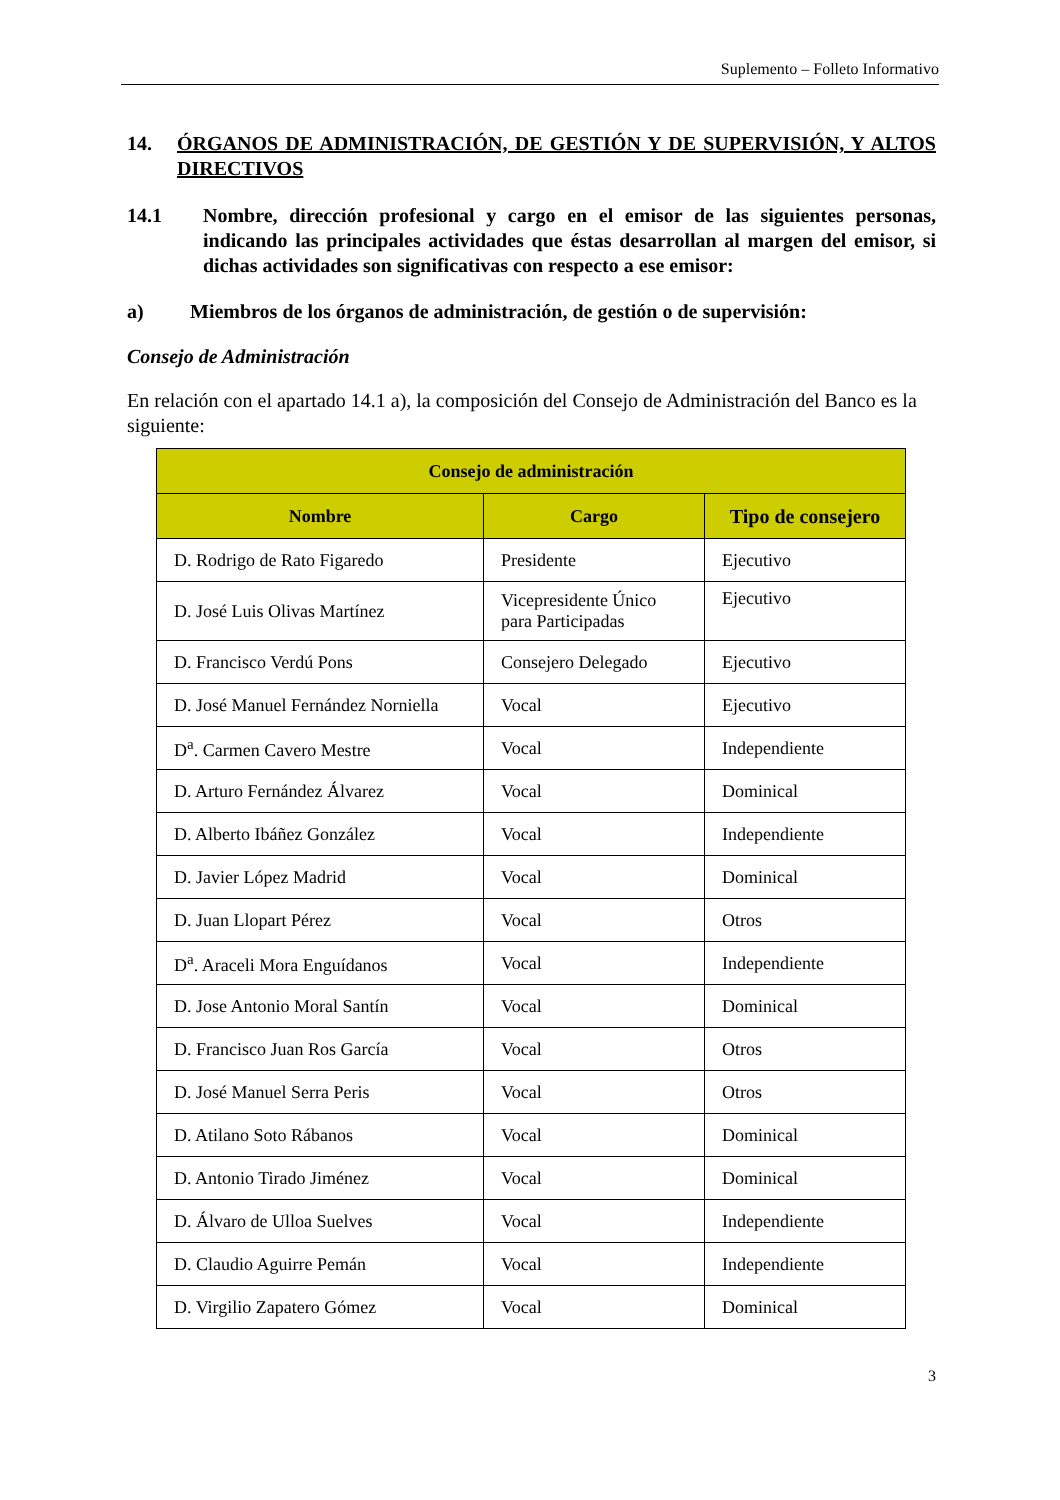Suplemento – Folleto Informativo
14. ÓRGANOS DE ADMINISTRACIÓN, DE GESTIÓN Y DE SUPERVISIÓN, Y ALTOS DIRECTIVOS
14.1 Nombre, dirección profesional y cargo en el emisor de las siguientes personas, indicando las principales actividades que éstas desarrollan al margen del emisor, si dichas actividades son significativas con respecto a ese emisor:
a) Miembros de los órganos de administración, de gestión o de supervisión:
Consejo de Administración
En relación con el apartado 14.1 a), la composición del Consejo de Administración del Banco es la siguiente:
| Consejo de administración | | |
| --- | --- | --- |
| Nombre | Cargo | Tipo de consejero |
| D. Rodrigo de Rato Figaredo | Presidente | Ejecutivo |
| D. José Luis Olivas Martínez | Vicepresidente Único para Participadas | Ejecutivo |
| D. Francisco Verdú Pons | Consejero Delegado | Ejecutivo |
| D. José Manuel Fernández Norniella | Vocal | Ejecutivo |
| D<sup>a</sup>. Carmen Cavero Mestre | Vocal | Independiente |
| D. Arturo Fernández Álvarez | Vocal | Dominical |
| D. Alberto Ibáñez González | Vocal | Independiente |
| D. Javier López Madrid | Vocal | Dominical |
| D. Juan Llopart Pérez | Vocal | Otros |
| D<sup>a</sup>. Araceli Mora Enguídanos | Vocal | Independiente |
| D. Jose Antonio Moral Santín | Vocal | Dominical |
| D. Francisco Juan Ros García | Vocal | Otros |
| D. José Manuel Serra Peris | Vocal | Otros |
| D. Atilano Soto Rábanos | Vocal | Dominical |
| D. Antonio Tirado Jiménez | Vocal | Dominical |
| D. Álvaro de Ulloa Suelves | Vocal | Independiente |
| D. Claudio Aguirre Pemán | Vocal | Independiente |
| D. Virgilio Zapatero Gómez | Vocal | Dominical |
3